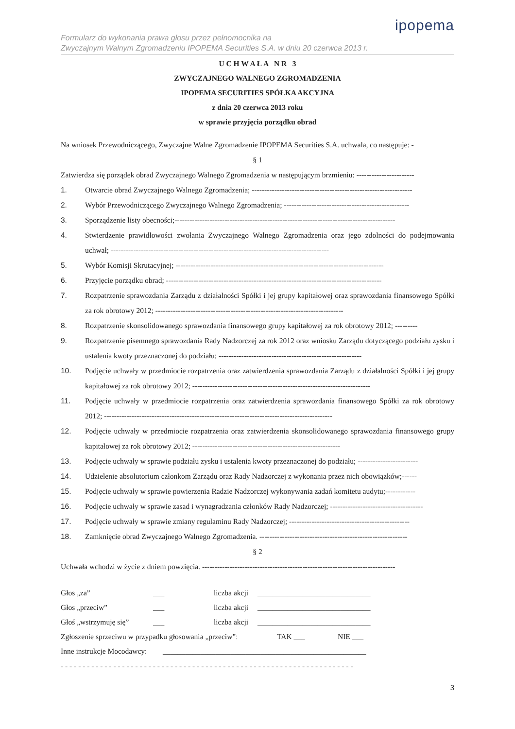ipopema
Formularz do wykonania prawa głosu przez pełnomocnika na
Zwyczajnym Walnym Zgromadzeniu IPOPEMA Securities S.A. w dniu 20 czerwca 2013 r.
U C H W A Ł A N R 3
ZWYCZAJNEGO WALNEGO ZGROMADZENIA
IPOPEMA SECURITIES SPÓŁKA AKCYJNA
z dnia 20 czerwca 2013 roku
w sprawie przyjęcia porządku obrad
Na wniosek Przewodniczącego, Zwyczajne Walne Zgromadzenie IPOPEMA Securities S.A. uchwala, co następuje: -
§ 1
Zatwierdza się porządek obrad Zwyczajnego Walnego Zgromadzenia w następującym brzmieniu: -----------------------
1. Otwarcie obrad Zwyczajnego Walnego Zgromadzenia; ----------------------------------------------------------------
2. Wybór Przewodniczącego Zwyczajnego Walnego Zgromadzenia; --------------------------------------------------
3. Sporządzenie listy obecności;----------------------------------------------------------------------------------------
4. Stwierdzenie prawidłowości zwołania Zwyczajnego Walnego Zgromadzenia oraz jego zdolności do podejmowania uchwał; ---------------------------------------------------------------------------------------
5. Wybór Komisji Skrutacyjnej; -----------------------------------------------------------------------------------
6. Przyjęcie porządku obrad; --------------------------------------------------------------------------------------
7. Rozpatrzenie sprawozdania Zarządu z działalności Spółki i jej grupy kapitałowej oraz sprawozdania finansowego Spółki za rok obrotowy 2012; ---------------------------------------------------------------------------
8. Rozpatrzenie skonsolidowanego sprawozdania finansowego grupy kapitałowej za rok obrotowy 2012; ---------
9. Rozpatrzenie pisemnego sprawozdania Rady Nadzorczej za rok 2012 oraz wniosku Zarządu dotyczącego podziału zysku i ustalenia kwoty przeznaczonej do podziału; ---------------------------------------------------------
10. Podjęcie uchwały w przedmiocie rozpatrzenia oraz zatwierdzenia sprawozdania Zarządu z działalności Spółki i jej grupy kapitałowej za rok obrotowy 2012; -----------------------------------------------------------------------
11. Podjęcie uchwały w przedmiocie rozpatrzenia oraz zatwierdzenia sprawozdania finansowego Spółki za rok obrotowy 2012; -------------------------------------------------------------------------------------------
12. Podjęcie uchwały w przedmiocie rozpatrzenia oraz zatwierdzenia skonsolidowanego sprawozdania finansowego grupy kapitałowej za rok obrotowy 2012; -----------------------------------------------------------
13. Podjęcie uchwały w sprawie podziału zysku i ustalenia kwoty przeznaczonej do podziału; ------------------------
14. Udzielenie absolutorium członkom Zarządu oraz Rady Nadzorczej z wykonania przez nich obowiązków;------
15. Podjęcie uchwały w sprawie powierzenia Radzie Nadzorczej wykonywania zadań komitetu audytu;------------
16. Podjęcie uchwały w sprawie zasad i wynagradzania członków Rady Nadzorczej; -------------------------------------
17. Podjęcie uchwały w sprawie zmiany regulaminu Rady Nadzorczej; ------------------------------------------------
18. Zamknięcie obrad Zwyczajnego Walnego Zgromadzenia. -----------------------------------------------------------
§ 2
Uchwała wchodzi w życie z dniem powzięcia. -----------------------------------------------------------------------------
Głos „za” ___ liczba akcji ______________________________
Głos „przeciw” ___ liczba akcji ______________________________
Głoś „wstrzymuję się” ___ liczba akcji ______________________________
Zgłoszenie sprzeciwu w przypadku głosowania „przeciw”: TAK ___ NIE ___
Inne instrukcje Mocodawcy: ______________________________________________________
- - - - - - - - - - - - - - - - - - - - - - - - - - - - - - - - - - - - - - - - - - - - - - - - - - - - - - - - - - - - - - - - - - -
3